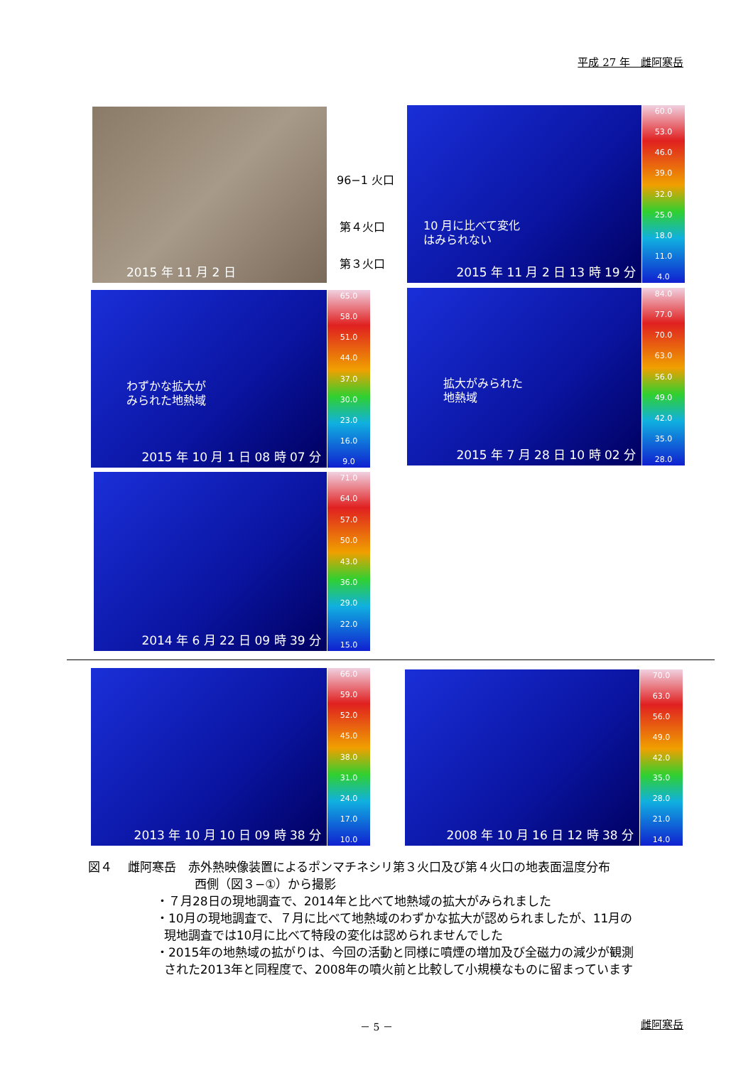平成 27 年　雌阿寒岳
2015 年 11 月 2 日
96−1 火口
第４火口
第３火口
2015 年 11 月 2 日 13 時 19 分
10 月に比べて変化
はみられない
60.0
53.0
46.0
39.0
32.0
25.0
18.0
11.0
4.0
2015 年 10 月 1 日 08 時 07 分
わずかな拡大が
みられた地熱域
65.0
58.0
51.0
44.0
37.0
30.0
23.0
16.0
9.0
2015 年 7 月 28 日 10 時 02 分
拡大がみられた
地熱域
84.0
77.0
70.0
63.0
56.0
49.0
42.0
35.0
28.0
2014 年 6 月 22 日 09 時 39 分
71.0
64.0
57.0
50.0
43.0
36.0
29.0
22.0
15.0
2013 年 10 月 10 日 09 時 38 分
66.0
59.0
52.0
45.0
38.0
31.0
24.0
17.0
10.0
2008 年 10 月 16 日 12 時 38 分
70.0
63.0
56.0
49.0
42.0
35.0
28.0
21.0
14.0
図４　 雌阿寒岳　赤外熱映像装置によるポンマチネシリ第３火口及び第４火口の地表面温度分布
西側（図３−①）から撮影
・７月28日の現地調査で、2014年と比べて地熱域の拡大がみられました
・10月の現地調査で、７月に比べて地熱域のわずかな拡大が認められましたが、11月の
現地調査では10月に比べて特段の変化は認められませんでした
・2015年の地熱域の拡がりは、今回の活動と同様に噴煙の増加及び全磁力の減少が観測
された2013年と同程度で、2008年の噴火前と比較して小規模なものに留まっています
－ 5 － 雌阿寒岳